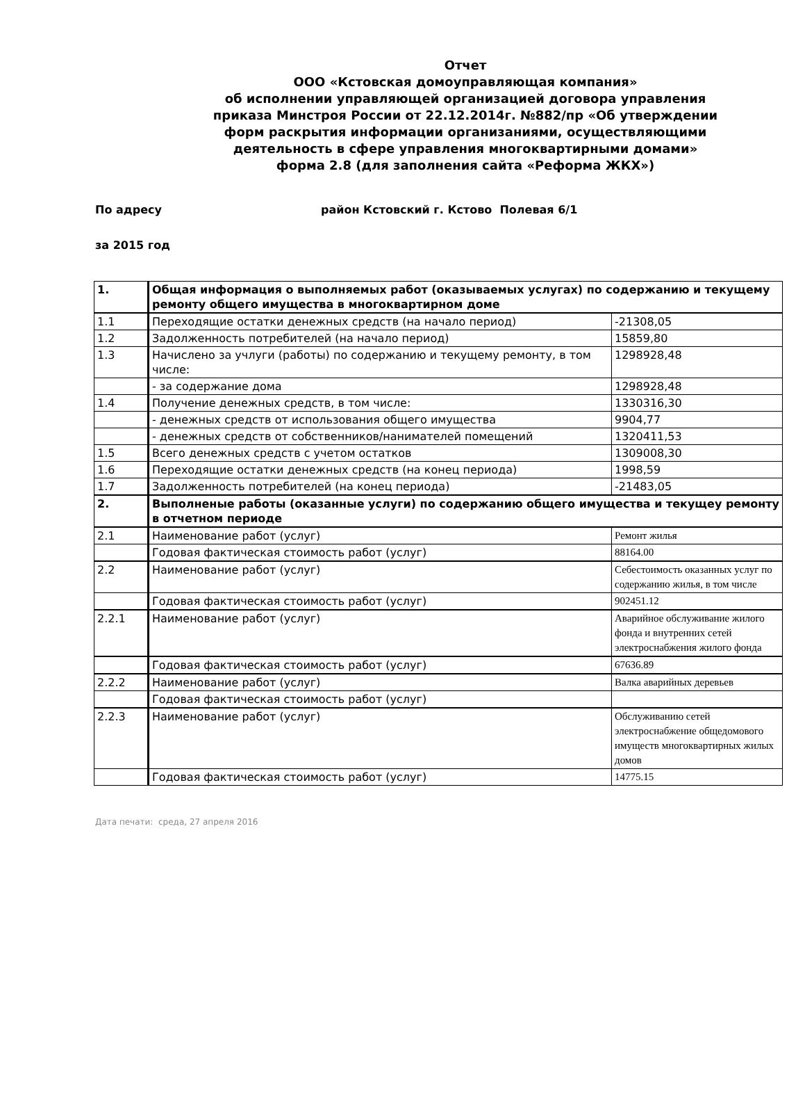Отчет
ООО «Кстовская домоуправляющая компания»
об исполнении управляющей организацией договора управления
приказа Минстроя России от 22.12.2014г. №882/пр «Об утверждении
форм раскрытия информации организаниями, осуществляющими
деятельность в сфере управления многоквартирными домами»
форма 2.8 (для заполнения сайта «Реформа ЖКХ»)
По адресу район Кстовский г. Кстово Полевая 6/1
за 2015 год
| 1. | Общая информация о выполняемых работ (оказываемых услугах) по содержанию и текущему ремонту общего имущества в многоквартирном доме | |
| 1.1 | Переходящие остатки денежных средств (на начало период) | -21308,05 |
| 1.2 | Задолженность потребителей (на начало период) | 15859,80 |
| 1.3 | Начислено за учлуги (работы) по содержанию и текущему ремонту, в том числе: | 1298928,48 |
| | - за содержание дома | 1298928,48 |
| 1.4 | Получение денежных средств, в том числе: | 1330316,30 |
| | - денежных средств от использования общего имущества | 9904,77 |
| | - денежных средств от собственников/нанимателей помещений | 1320411,53 |
| 1.5 | Всего денежных средств с учетом остатков | 1309008,30 |
| 1.6 | Переходящие остатки денежных средств (на конец периода) | 1998,59 |
| 1.7 | Задолженность потребителей (на конец периода) | -21483,05 |
| 2. | Выполненые работы (оказанные услуги) по содержанию общего имущества и текущеу ремонту в отчетном периоде | |
| 2.1 | Наименование работ (услуг) | Ремонт жилья |
| | Годовая фактическая стоимость работ (услуг) | 88164.00 |
| 2.2 | Наименование работ (услуг) | Себестоимость оказанных услуг по содержанию жилья, в том числе |
| | Годовая фактическая стоимость работ (услуг) | 902451.12 |
| 2.2.1 | Наименование работ (услуг) | Аварийное обслуживание жилого фонда и внутренних сетей электроснабжения жилого фонда |
| | Годовая фактическая стоимость работ (услуг) | 67636.89 |
| 2.2.2 | Наименование работ (услуг) | Валка аварийных деревьев |
| | Годовая фактическая стоимость работ (услуг) | |
| 2.2.3 | Наименование работ (услуг) | Обслуживанию сетей электроснабжение общедомового имуществ многоквартирных жилых домов |
| | Годовая фактическая стоимость работ (услуг) | 14775.15 |
Дата печати: среда, 27 апреля 2016